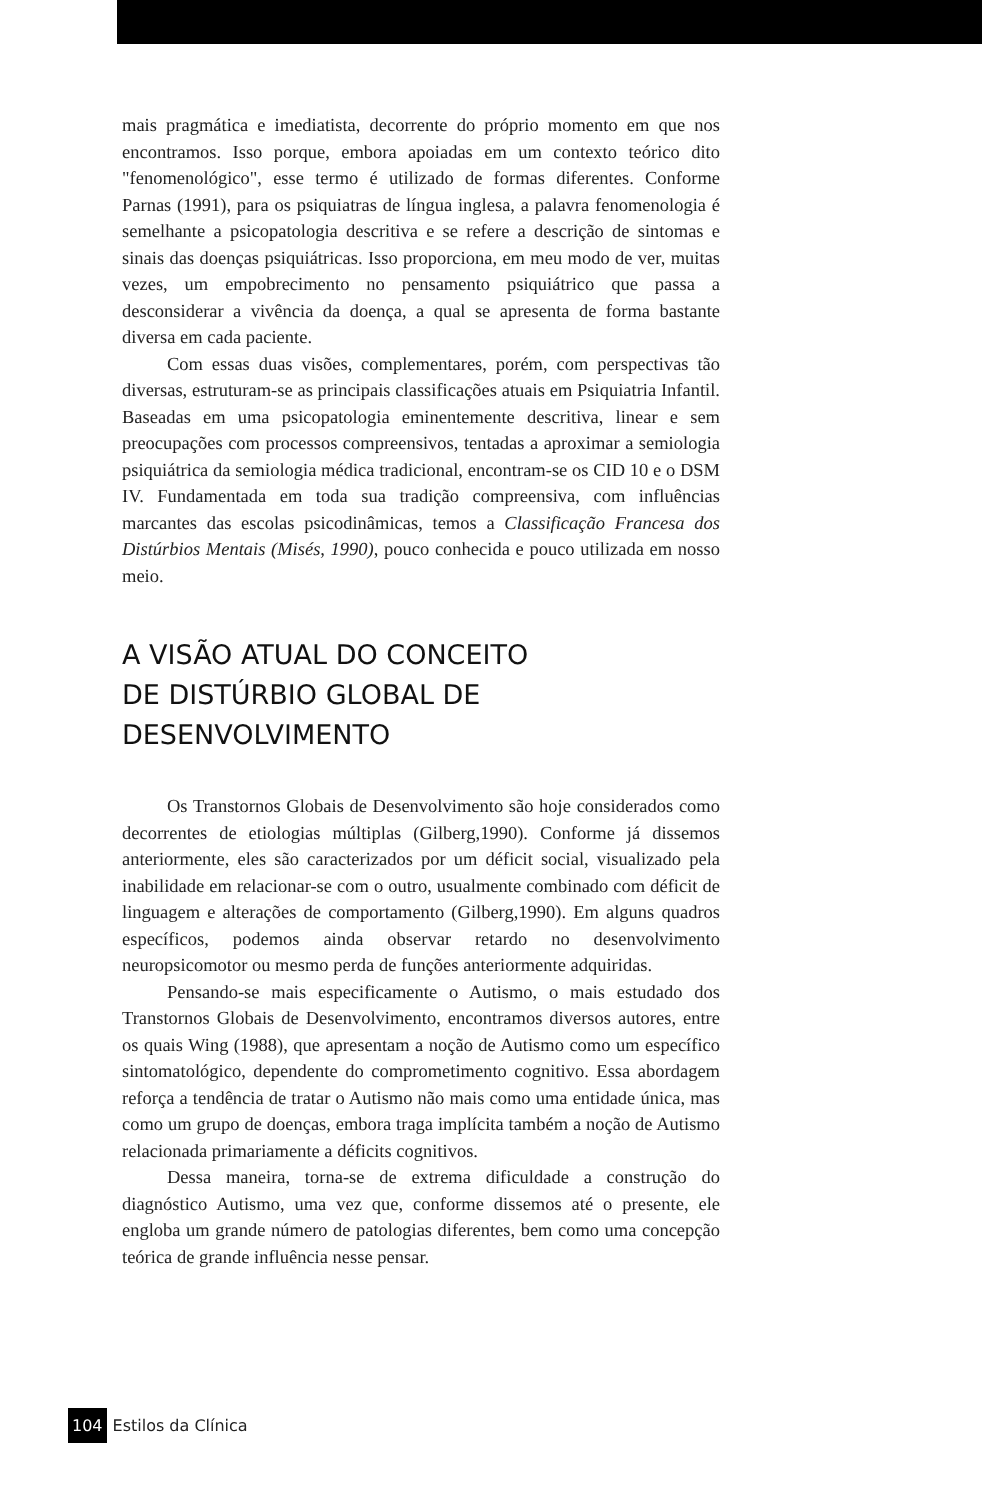mais pragmática e imediatista, decorrente do próprio momento em que nos encontramos. Isso porque, embora apoiadas em um contexto teórico dito "fenomenológico", esse termo é utilizado de formas diferentes. Conforme Parnas (1991), para os psiquiatras de língua inglesa, a palavra fenomenologia é semelhante a psicopatologia descritiva e se refere a descrição de sintomas e sinais das doenças psiquiátricas. Isso proporciona, em meu modo de ver, muitas vezes, um empobrecimento no pensamento psiquiátrico que passa a desconsiderar a vivência da doença, a qual se apresenta de forma bastante diversa em cada paciente.
Com essas duas visões, complementares, porém, com perspectivas tão diversas, estruturam-se as principais classificações atuais em Psiquiatria Infantil. Baseadas em uma psicopatologia eminentemente descritiva, linear e sem preocupações com processos compreensivos, tentadas a aproximar a semiologia psiquiátrica da semiologia médica tradicional, encontram-se os CID 10 e o DSM IV. Fundamentada em toda sua tradição compreensiva, com influências marcantes das escolas psicodinâmicas, temos a Classificação Francesa dos Distúrbios Mentais (Misés, 1990), pouco conhecida e pouco utilizada em nosso meio.
A VISÃO ATUAL DO CONCEITO
DE DISTÚRBIO GLOBAL DE
DESENVOLVIMENTO
Os Transtornos Globais de Desenvolvimento são hoje considerados como decorrentes de etiologias múltiplas (Gilberg,1990). Conforme já dissemos anteriormente, eles são caracterizados por um déficit social, visualizado pela inabilidade em relacionar-se com o outro, usualmente combinado com déficit de linguagem e alterações de comportamento (Gilberg,1990). Em alguns quadros específicos, podemos ainda observar retardo no desenvolvimento neuropsicomotor ou mesmo perda de funções anteriormente adquiridas.
Pensando-se mais especificamente o Autismo, o mais estudado dos Transtornos Globais de Desenvolvimento, encontramos diversos autores, entre os quais Wing (1988), que apresentam a noção de Autismo como um específico sintomatológico, dependente do comprometimento cognitivo. Essa abordagem reforça a tendência de tratar o Autismo não mais como uma entidade única, mas como um grupo de doenças, embora traga implícita também a noção de Autismo relacionada primariamente a déficits cognitivos.
Dessa maneira, torna-se de extrema dificuldade a construção do diagnóstico Autismo, uma vez que, conforme dissemos até o presente, ele engloba um grande número de patologias diferentes, bem como uma concepção teórica de grande influência nesse pensar.
104 Estilos da Clínica